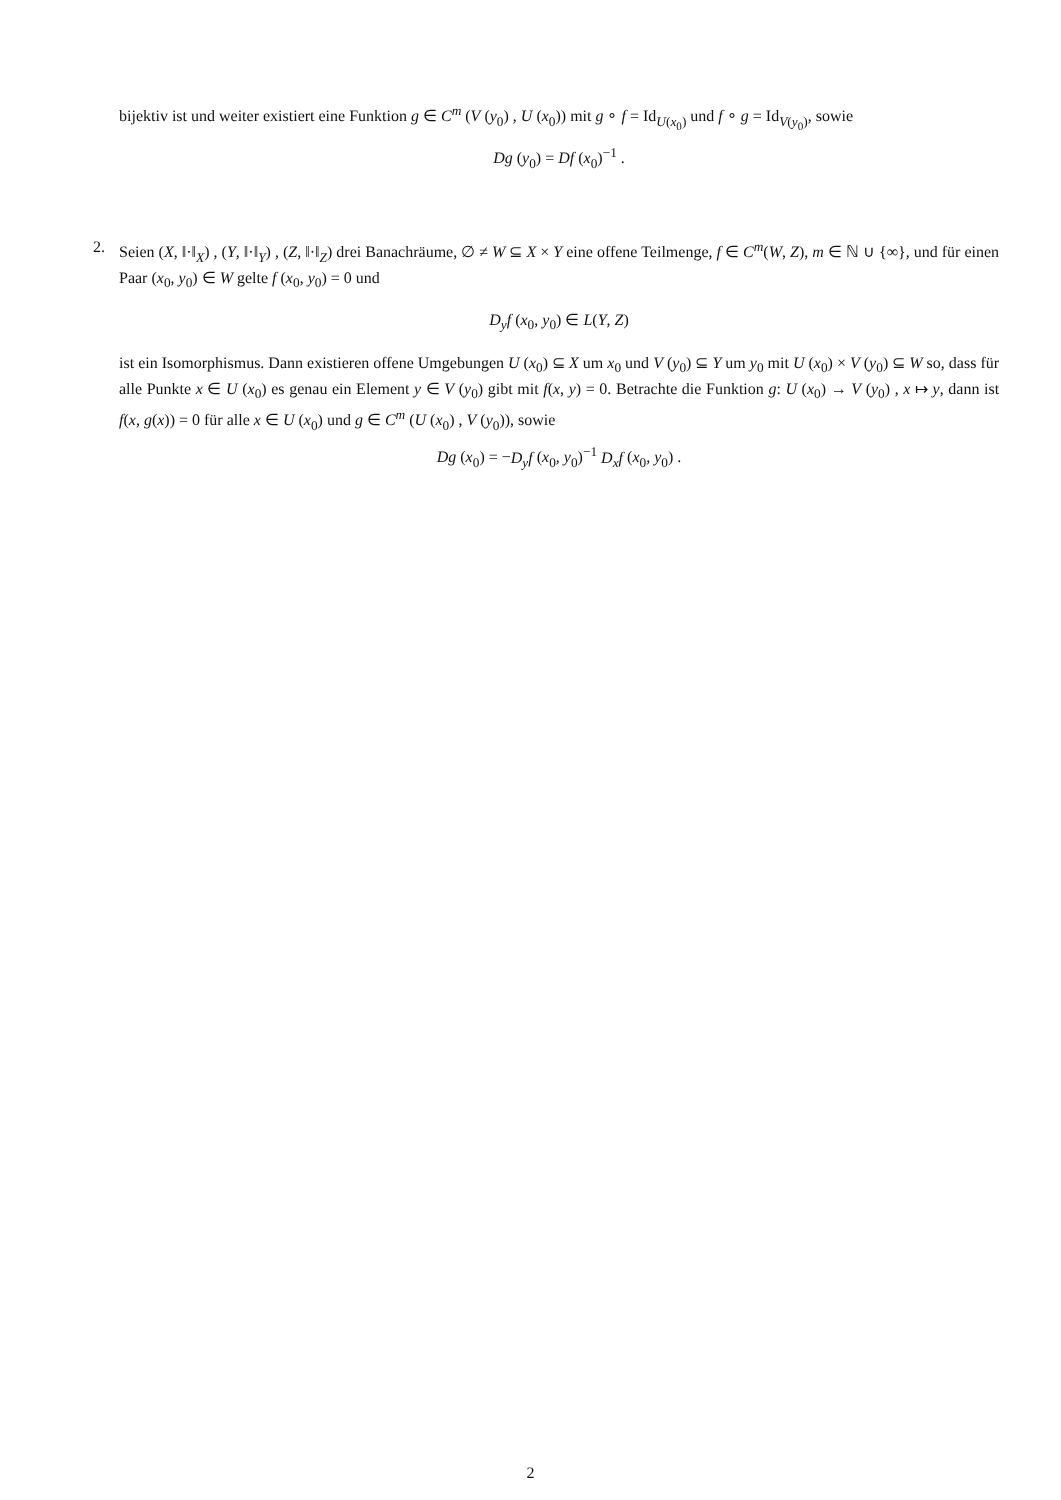bijektiv ist und weiter existiert eine Funktion g ∈ C<sup>m</sup> (V (y<sub>0</sub>) , U (x<sub>0</sub>)) mit g ∘ f = Id<sub>U(x<sub>0</sub>)</sub> und f ∘ g = Id<sub>V(y<sub>0</sub>)</sub>, sowie
Dg (y<sub>0</sub>) = Df (x<sub>0</sub>)<sup>−1</sup> .
2. Seien (X, ‖·‖<sub>X</sub>) , (Y, ‖·‖<sub>Y</sub>) , (Z, ‖·‖<sub>Z</sub>) drei Banachräume, ∅ ≠ W ⊆ X × Y eine offene Teilmenge, f ∈ C<sup>m</sup>(W, Z), m ∈ ℕ ∪ {∞}, und für einen Paar (x<sub>0</sub>, y<sub>0</sub>) ∈ W gelte f (x<sub>0</sub>, y<sub>0</sub>) = 0 und
D<sub>y</sub>f (x<sub>0</sub>, y<sub>0</sub>) ∈ L(Y, Z)
ist ein Isomorphismus. Dann existieren offene Umgebungen U (x<sub>0</sub>) ⊆ X um x<sub>0</sub> und V (y<sub>0</sub>) ⊆ Y um y<sub>0</sub> mit U (x<sub>0</sub>) × V (y<sub>0</sub>) ⊆ W so, dass für alle Punkte x ∈ U (x<sub>0</sub>) es genau ein Element y ∈ V (y<sub>0</sub>) gibt mit f(x, y) = 0. Betrachte die Funktion g: U (x<sub>0</sub>) → V (y<sub>0</sub>) , x ↦ y, dann ist f(x, g(x)) = 0 für alle x ∈ U (x<sub>0</sub>) und g ∈ C<sup>m</sup> (U (x<sub>0</sub>) , V (y<sub>0</sub>)), sowie
Dg (x<sub>0</sub>) = −D<sub>y</sub>f (x<sub>0</sub>, y<sub>0</sub>)<sup>−1</sup> D<sub>x</sub>f (x<sub>0</sub>, y<sub>0</sub>) .
2